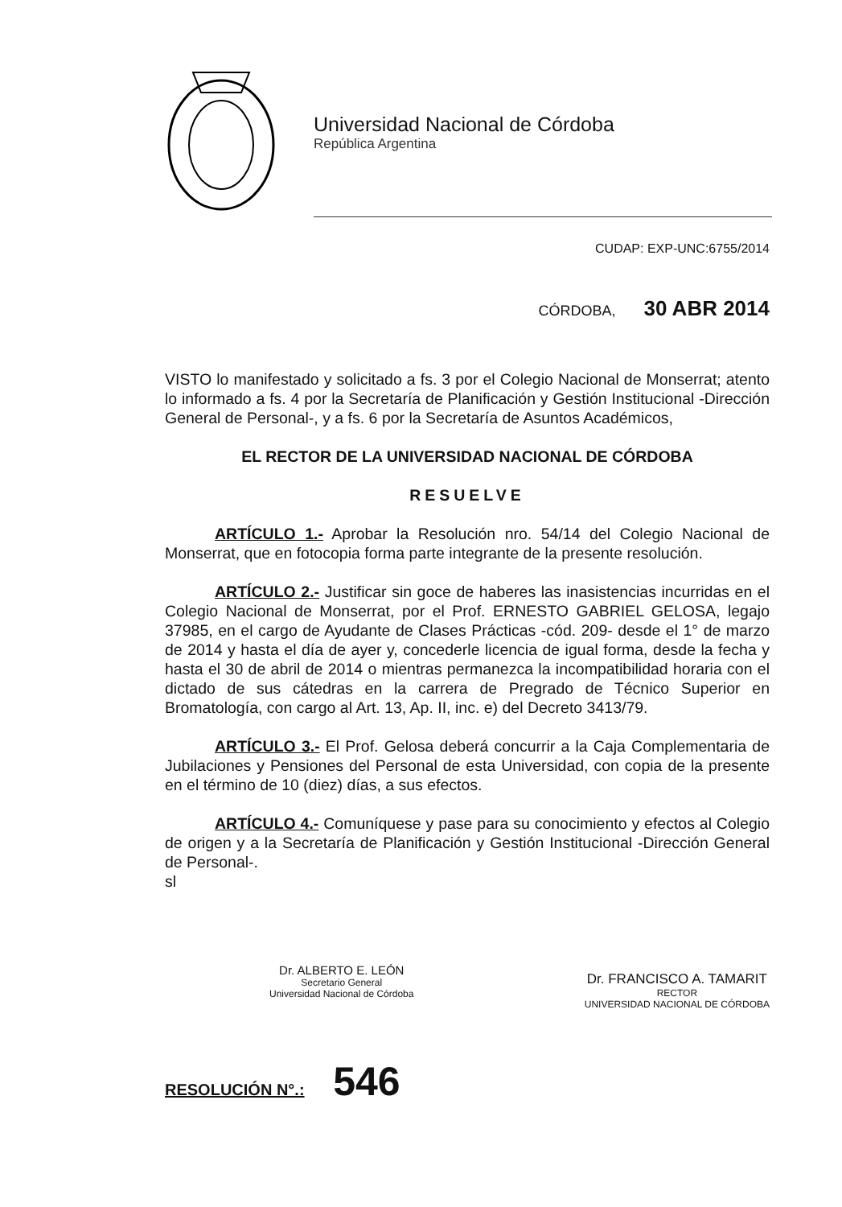Universidad Nacional de Córdoba
República Argentina
CUDAP: EXP-UNC:6755/2014
CÓRDOBA, 30 ABR 2014
VISTO lo manifestado y solicitado a fs. 3 por el Colegio Nacional de Monserrat; atento lo informado a fs. 4 por la Secretaría de Planificación y Gestión Institucional -Dirección General de Personal-, y a fs. 6 por la Secretaría de Asuntos Académicos,
EL RECTOR DE LA UNIVERSIDAD NACIONAL DE CÓRDOBA
RESUELVE
ARTÍCULO 1.- Aprobar la Resolución nro. 54/14 del Colegio Nacional de Monserrat, que en fotocopia forma parte integrante de la presente resolución.
ARTÍCULO 2.- Justificar sin goce de haberes las inasistencias incurridas en el Colegio Nacional de Monserrat, por el Prof. ERNESTO GABRIEL GELOSA, legajo 37985, en el cargo de Ayudante de Clases Prácticas -cód. 209- desde el 1° de marzo de 2014 y hasta el día de ayer y, concederle licencia de igual forma, desde la fecha y hasta el 30 de abril de 2014 o mientras permanezca la incompatibilidad horaria con el dictado de sus cátedras en la carrera de Pregrado de Técnico Superior en Bromatología, con cargo al Art. 13, Ap. II, inc. e) del Decreto 3413/79.
ARTÍCULO 3.- El Prof. Gelosa deberá concurrir a la Caja Complementaria de Jubilaciones y Pensiones del Personal de esta Universidad, con copia de la presente en el término de 10 (diez) días, a sus efectos.
ARTÍCULO 4.- Comuníquese y pase para su conocimiento y efectos al Colegio de origen y a la Secretaría de Planificación y Gestión Institucional -Dirección General de Personal-.
sl
Dr. ALBERTO E. LEÓN
Secretario General
Universidad Nacional de Córdoba
Dr. FRANCISCO A. TAMARIT
RECTOR
UNIVERSIDAD NACIONAL DE CÓRDOBA
RESOLUCIÓN N°.: 546